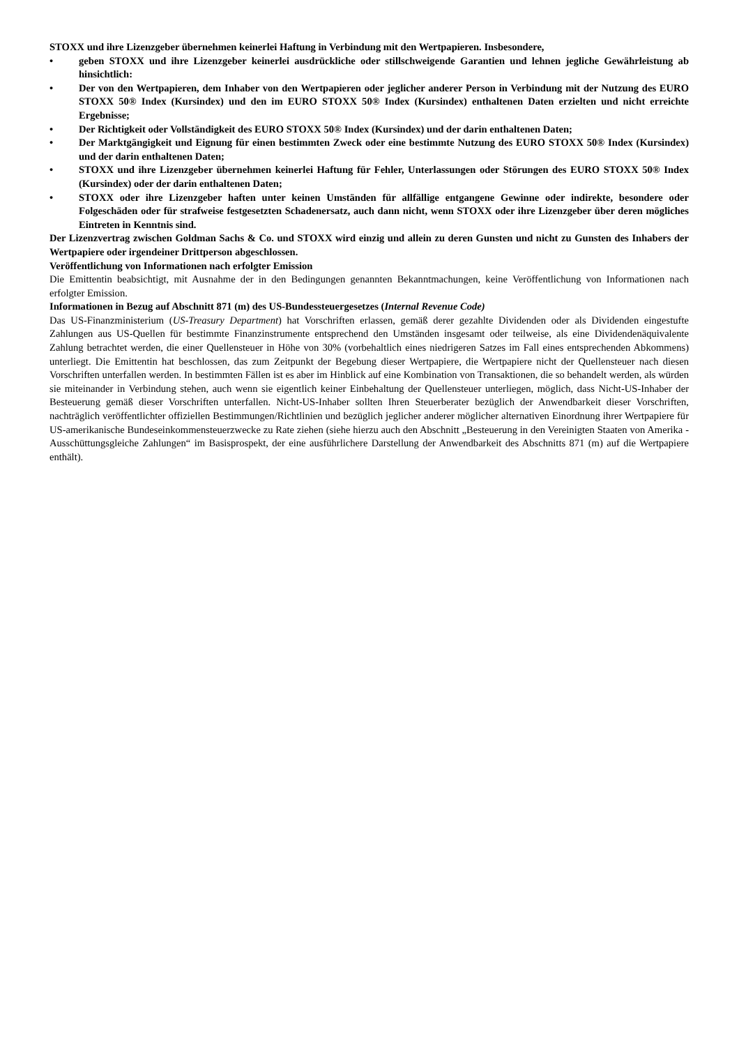STOXX und ihre Lizenzgeber übernehmen keinerlei Haftung in Verbindung mit den Wertpapieren. Insbesondere,
• geben STOXX und ihre Lizenzgeber keinerlei ausdrückliche oder stillschweigende Garantien und lehnen jegliche Gewährleistung ab hinsichtlich:
• Der von den Wertpapieren, dem Inhaber von den Wertpapieren oder jeglicher anderer Person in Verbindung mit der Nutzung des EURO STOXX 50® Index (Kursindex) und den im EURO STOXX 50® Index (Kursindex) enthaltenen Daten erzielten und nicht erreichte Ergebnisse;
• Der Richtigkeit oder Vollständigkeit des EURO STOXX 50® Index (Kursindex) und der darin enthaltenen Daten;
• Der Marktgängigkeit und Eignung für einen bestimmten Zweck oder eine bestimmte Nutzung des EURO STOXX 50® Index (Kursindex) und der darin enthaltenen Daten;
• STOXX und ihre Lizenzgeber übernehmen keinerlei Haftung für Fehler, Unterlassungen oder Störungen des EURO STOXX 50® Index (Kursindex) oder der darin enthaltenen Daten;
• STOXX oder ihre Lizenzgeber haften unter keinen Umständen für allfällige entgangene Gewinne oder indirekte, besondere oder Folgeschäden oder für strafweise festgesetzten Schadenersatz, auch dann nicht, wenn STOXX oder ihre Lizenzgeber über deren mögliches Eintreten in Kenntnis sind.
Der Lizenzvertrag zwischen Goldman Sachs & Co. und STOXX wird einzig und allein zu deren Gunsten und nicht zu Gunsten des Inhabers der Wertpapiere oder irgendeiner Drittperson abgeschlossen.
Veröffentlichung von Informationen nach erfolgter Emission
Die Emittentin beabsichtigt, mit Ausnahme der in den Bedingungen genannten Bekanntmachungen, keine Veröffentlichung von Informationen nach erfolgter Emission.
Informationen in Bezug auf Abschnitt 871 (m) des US-Bundessteuergesetzes (Internal Revenue Code)
Das US-Finanzministerium (US-Treasury Department) hat Vorschriften erlassen, gemäß derer gezahlte Dividenden oder als Dividenden eingestufte Zahlungen aus US-Quellen für bestimmte Finanzinstrumente entsprechend den Umständen insgesamt oder teilweise, als eine Dividendenäquivalente Zahlung betrachtet werden, die einer Quellensteuer in Höhe von 30% (vorbehaltlich eines niedrigeren Satzes im Fall eines entsprechenden Abkommens) unterliegt. Die Emittentin hat beschlossen, das zum Zeitpunkt der Begebung dieser Wertpapiere, die Wertpapiere nicht der Quellensteuer nach diesen Vorschriften unterfallen werden. In bestimmten Fällen ist es aber im Hinblick auf eine Kombination von Transaktionen, die so behandelt werden, als würden sie miteinander in Verbindung stehen, auch wenn sie eigentlich keiner Einbehaltung der Quellensteuer unterliegen, möglich, dass Nicht-US-Inhaber der Besteuerung gemäß dieser Vorschriften unterfallen. Nicht-US-Inhaber sollten Ihren Steuerberater bezüglich der Anwendbarkeit dieser Vorschriften, nachträglich veröffentlichter offiziellen Bestimmungen/Richtlinien und bezüglich jeglicher anderer möglicher alternativen Einordnung ihrer Wertpapiere für US-amerikanische Bundeseinkommensteuerzwecke zu Rate ziehen (siehe hierzu auch den Abschnitt „Besteuerung in den Vereinigten Staaten von Amerika - Ausschüttungsgleiche Zahlungen“ im Basisprospekt, der eine ausführlichere Darstellung der Anwendbarkeit des Abschnitts 871 (m) auf die Wertpapiere enthält).